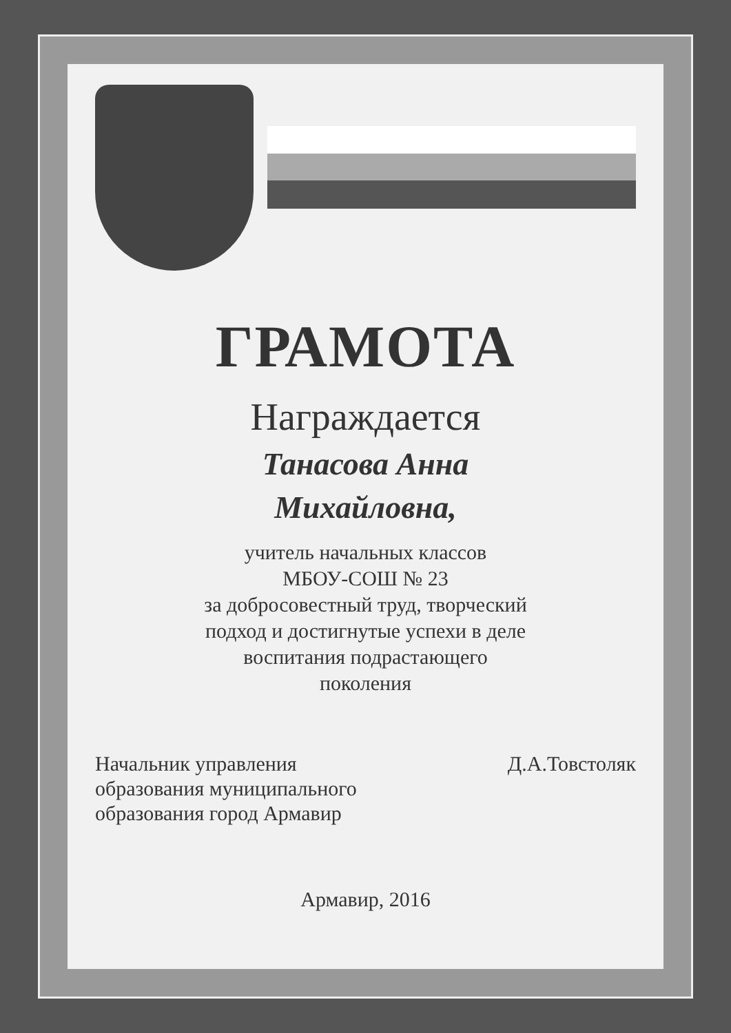ГРАМОТА
Награждается
Танасова Анна
Михайловна,
учитель начальных классов
МБОУ-СОШ № 23
за добросовестный труд, творческий
подход и достигнутые успехи в деле
воспитания подрастающего
поколения
Начальник управления
образования муниципального
образования город Армавир
Д.А.Товстоляк
Армавир, 2016